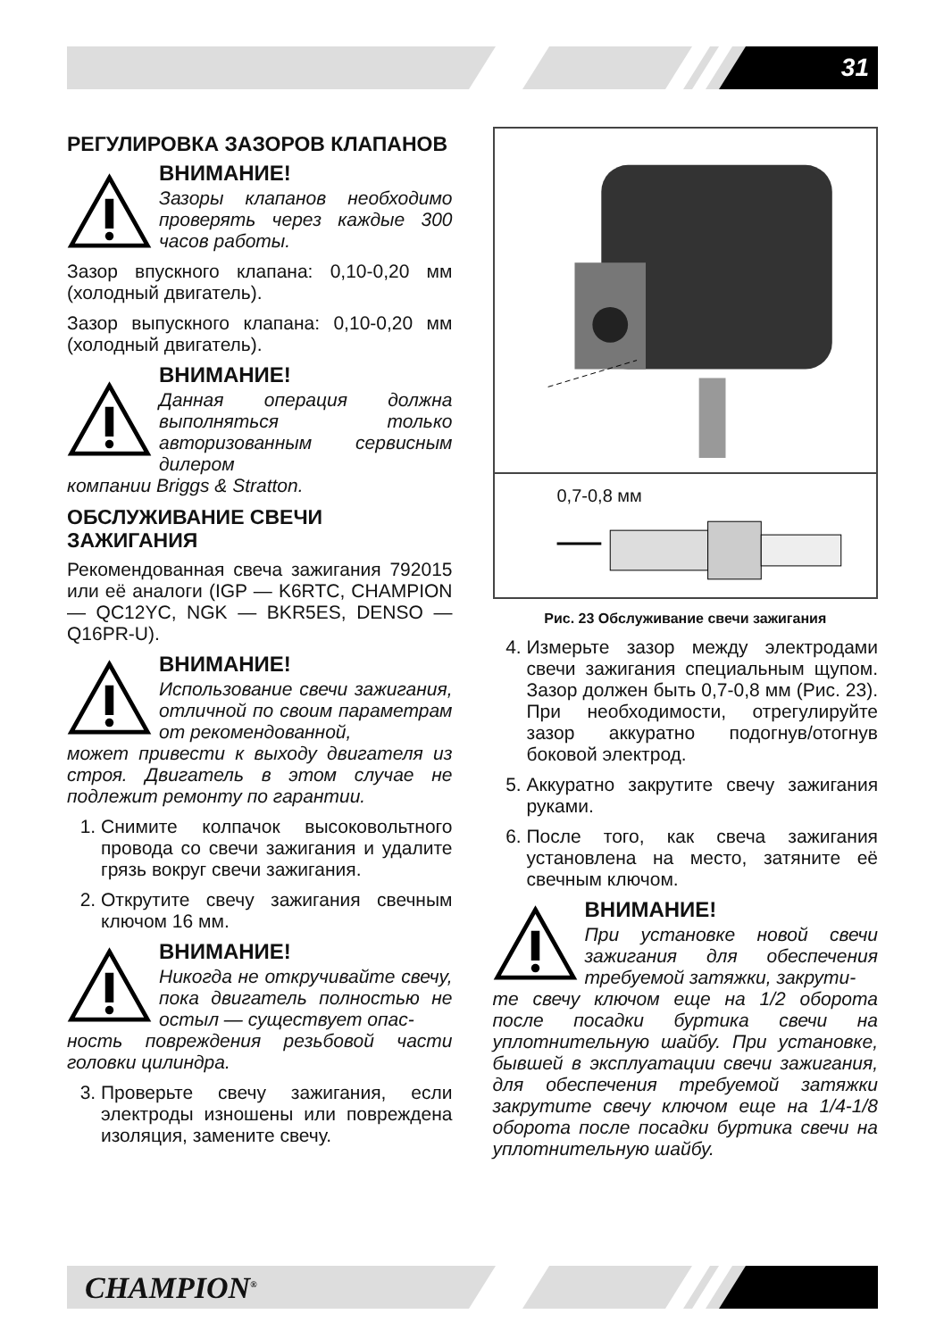31
РЕГУЛИРОВКА ЗАЗОРОВ КЛАПАНОВ
ВНИМАНИЕ!
Зазоры клапанов необходимо проверять через каждые 300 часов работы.
Зазор впускного клапана: 0,10-0,20 мм (холодный двигатель).
Зазор выпускного клапана: 0,10-0,20 мм (холодный двигатель).
ВНИМАНИЕ!
Данная операция должна выполняться только авторизованным сервисным дилером
компании Briggs & Stratton.
ОБСЛУЖИВАНИЕ СВЕЧИ ЗАЖИГАНИЯ
Рекомендованная свеча зажигания 792015 или её аналоги (IGP — K6RTC, CHAMPION — QC12YC, NGK — BKR5ES, DENSO — Q16PR-U).
ВНИМАНИЕ!
Использование свечи зажигания, отличной по своим параметрам от рекомендованной,
может привести к выходу двигателя из строя. Двигатель в этом случае не подлежит ремонту по гарантии.
1. Снимите колпачок высоковольтного провода со свечи зажигания и удалите грязь вокруг свечи зажигания.
2. Открутите свечу зажигания свечным ключом 16 мм.
ВНИМАНИЕ!
Никогда не откручивайте свечу, пока двигатель полностью не остыл — существует опас-
ность повреждения резьбовой части головки цилиндра.
3. Проверьте свечу зажигания, если электроды изношены или повреждена изоляция, замените свечу.
0,7-0,8 мм
Рис. 23 Обслуживание свечи зажигания
4. Измерьте зазор между электродами свечи зажигания специальным щупом. Зазор должен быть 0,7-0,8 мм (Рис. 23). При необходимости, отрегулируйте зазор аккуратно подогнув/отогнув боковой электрод.
5. Аккуратно закрутите свечу зажигания руками.
6. После того, как свеча зажигания установлена на место, затяните её свечным ключом.
ВНИМАНИЕ!
При установке новой свечи зажигания для обеспечения требуемой затяжки, закрути-
те свечу ключом еще на 1/2 оборота после посадки буртика свечи на уплотнительную шайбу. При установке, бывшей в эксплуатации свечи зажигания, для обеспечения требуемой затяжки закрутите свечу ключом еще на 1/4-1/8 оборота после посадки буртика свечи на уплотнительную шайбу.
CHAMPION<sup>®</sup>